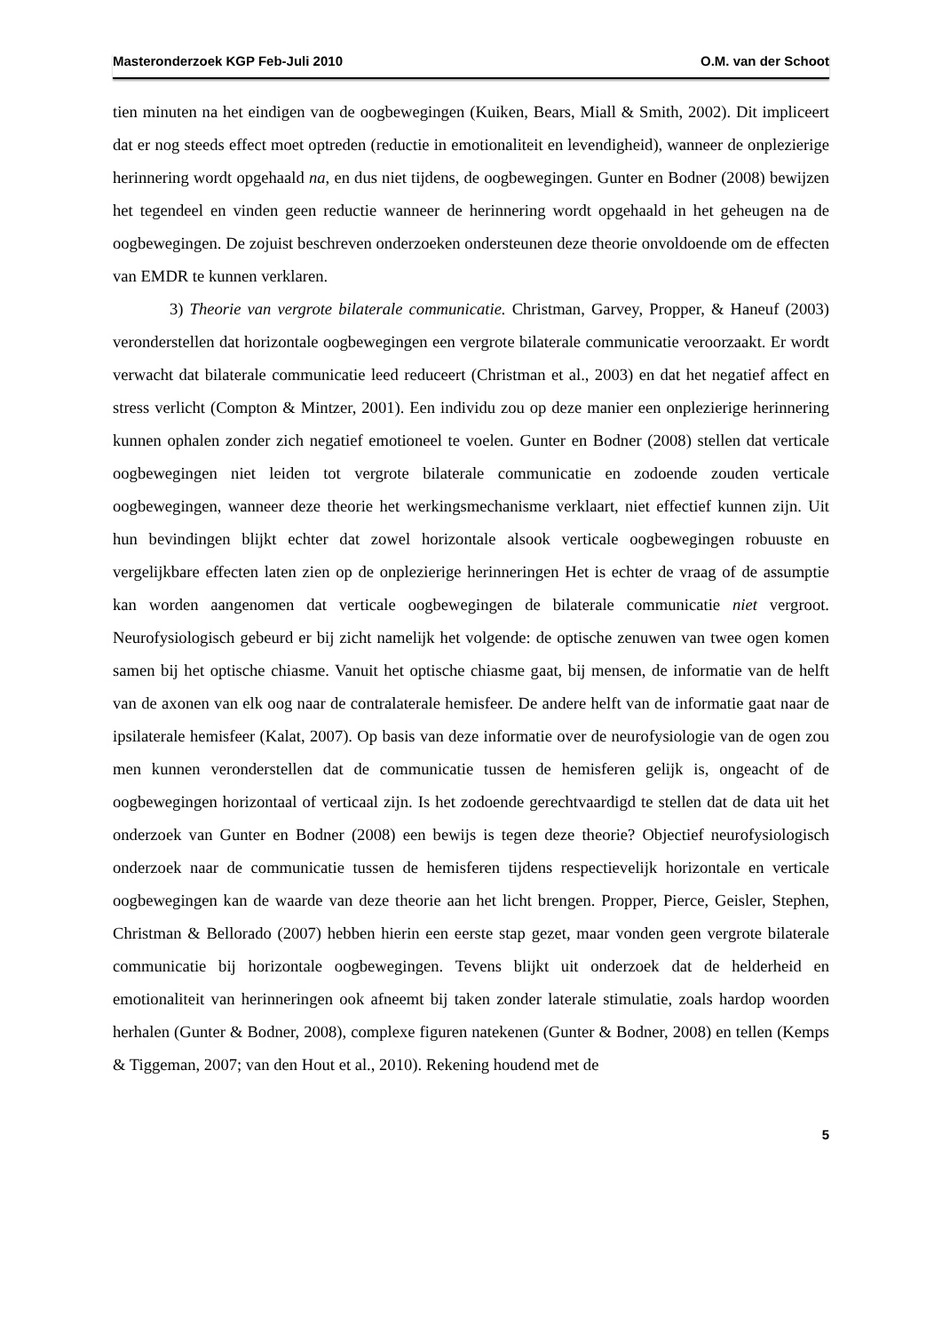Masteronderzoek KGP Feb-Juli 2010 O.M. van der Schoot
tien minuten na het eindigen van de oogbewegingen (Kuiken, Bears, Miall & Smith, 2002). Dit impliceert dat er nog steeds effect moet optreden (reductie in emotionaliteit en levendigheid), wanneer de onplezierige herinnering wordt opgehaald na, en dus niet tijdens, de oogbewegingen. Gunter en Bodner (2008) bewijzen het tegendeel en vinden geen reductie wanneer de herinnering wordt opgehaald in het geheugen na de oogbewegingen. De zojuist beschreven onderzoeken ondersteunen deze theorie onvoldoende om de effecten van EMDR te kunnen verklaren.
3) Theorie van vergrote bilaterale communicatie. Christman, Garvey, Propper, & Haneuf (2003) veronderstellen dat horizontale oogbewegingen een vergrote bilaterale communicatie veroorzaakt. Er wordt verwacht dat bilaterale communicatie leed reduceert (Christman et al., 2003) en dat het negatief affect en stress verlicht (Compton & Mintzer, 2001). Een individu zou op deze manier een onplezierige herinnering kunnen ophalen zonder zich negatief emotioneel te voelen. Gunter en Bodner (2008) stellen dat verticale oogbewegingen niet leiden tot vergrote bilaterale communicatie en zodoende zouden verticale oogbewegingen, wanneer deze theorie het werkingsmechanisme verklaart, niet effectief kunnen zijn. Uit hun bevindingen blijkt echter dat zowel horizontale alsook verticale oogbewegingen robuuste en vergelijkbare effecten laten zien op de onplezierige herinneringen Het is echter de vraag of de assumptie kan worden aangenomen dat verticale oogbewegingen de bilaterale communicatie niet vergroot. Neurofysiologisch gebeurd er bij zicht namelijk het volgende: de optische zenuwen van twee ogen komen samen bij het optische chiasme. Vanuit het optische chiasme gaat, bij mensen, de informatie van de helft van de axonen van elk oog naar de contralaterale hemisfeer. De andere helft van de informatie gaat naar de ipsilaterale hemisfeer (Kalat, 2007). Op basis van deze informatie over de neurofysiologie van de ogen zou men kunnen veronderstellen dat de communicatie tussen de hemisferen gelijk is, ongeacht of de oogbewegingen horizontaal of verticaal zijn. Is het zodoende gerechtvaardigd te stellen dat de data uit het onderzoek van Gunter en Bodner (2008) een bewijs is tegen deze theorie? Objectief neurofysiologisch onderzoek naar de communicatie tussen de hemisferen tijdens respectievelijk horizontale en verticale oogbewegingen kan de waarde van deze theorie aan het licht brengen. Propper, Pierce, Geisler, Stephen, Christman & Bellorado (2007) hebben hierin een eerste stap gezet, maar vonden geen vergrote bilaterale communicatie bij horizontale oogbewegingen. Tevens blijkt uit onderzoek dat de helderheid en emotionaliteit van herinneringen ook afneemt bij taken zonder laterale stimulatie, zoals hardop woorden herhalen (Gunter & Bodner, 2008), complexe figuren natekenen (Gunter & Bodner, 2008) en tellen (Kemps & Tiggeman, 2007; van den Hout et al., 2010). Rekening houdend met de
5